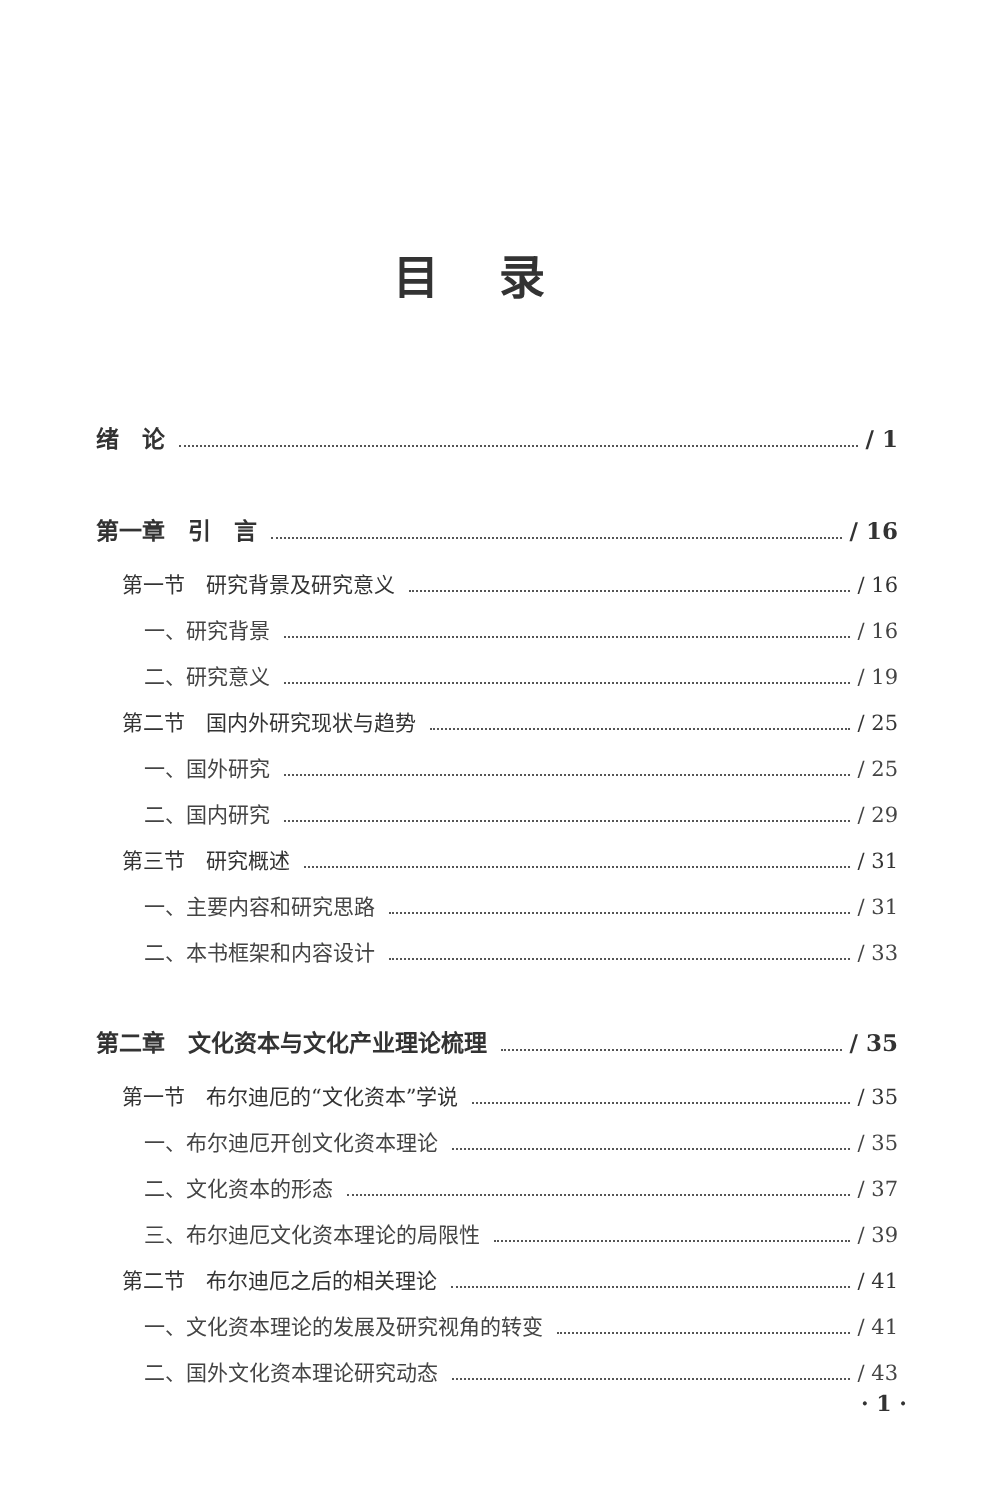目录
绪　论 / 1
第一章　引　言 / 16
第一节　研究背景及研究意义 / 16
一、研究背景 / 16
二、研究意义 / 19
第二节　国内外研究现状与趋势 / 25
一、国外研究 / 25
二、国内研究 / 29
第三节　研究概述 / 31
一、主要内容和研究思路 / 31
二、本书框架和内容设计 / 33
第二章　文化资本与文化产业理论梳理 / 35
第一节　布尔迪厄的“文化资本”学说 / 35
一、布尔迪厄开创文化资本理论 / 35
二、文化资本的形态 / 37
三、布尔迪厄文化资本理论的局限性 / 39
第二节　布尔迪厄之后的相关理论 / 41
一、文化资本理论的发展及研究视角的转变 / 41
二、国外文化资本理论研究动态 / 43
· 1 ·